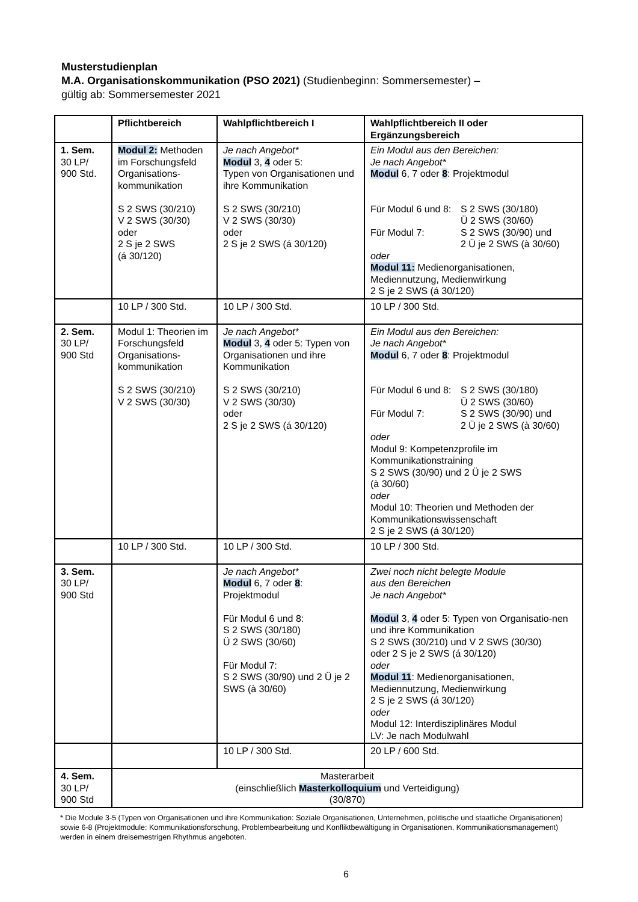Musterstudienplan
M.A. Organisationskommunikation (PSO 2021) (Studienbeginn: Sommersemester) –
gültig ab: Sommersemester 2021
| | Pflichtbereich | Wahlpflichtbereich I | Wahlpflichtbereich II oder Ergänzungsbereich |
| --- | --- | --- | --- |
| 1. Sem. 30 LP/ 900 Std. | Modul 2: Methoden im Forschungsfeld Organisations-kommunikation S 2 SWS (30/210) V 2 SWS (30/30) oder 2 S je 2 SWS (á 30/120) | Je nach Angebot* Modul 3, 4 oder 5: Typen von Organisationen und ihre Kommunikation S 2 SWS (30/210) V 2 SWS (30/30) oder 2 S je 2 SWS (á 30/120) | Ein Modul aus den Bereichen: Je nach Angebot* Modul 6, 7 oder 8 : Projektmodul Für Modul 6 und 8: S 2 SWS (30/180) Ü 2 SWS (30/60) Für Modul 7: S 2 SWS (30/90) und 2 Ü je 2 SWS (à 30/60) oder Modul 11: Medienorganisationen, Mediennutzung, Medienwirkung 2 S je 2 SWS (á 30/120) |
| | 10 LP / 300 Std. | 10 LP / 300 Std. | 10 LP / 300 Std. |
| 2. Sem. 30 LP/ 900 Std | Modul 1: Theorien im Forschungsfeld Organisations-kommunikation S 2 SWS (30/210) V 2 SWS (30/30) | Je nach Angebot* Modul 3, 4 oder 5: Typen von Organisationen und ihre Kommunikation S 2 SWS (30/210) V 2 SWS (30/30) oder 2 S je 2 SWS (á 30/120) | Ein Modul aus den Bereichen: Je nach Angebot* Modul 6, 7 oder 8 : Projektmodul Für Modul 6 und 8: S 2 SWS (30/180) Ü 2 SWS (30/60) Für Modul 7: S 2 SWS (30/90) und 2 Ü je 2 SWS (à 30/60) oder Modul 9: Kompetenzprofile im Kommunikationstraining S 2 SWS (30/90) und 2 Ü je 2 SWS (à 30/60) oder Modul 10: Theorien und Methoden der Kommunikationswissenschaft 2 S je 2 SWS (á 30/120) |
| | 10 LP / 300 Std. | 10 LP / 300 Std. | 10 LP / 300 Std. |
| 3. Sem. 30 LP/ 900 Std | | Je nach Angebot* Modul 6, 7 oder 8 : Projektmodul Für Modul 6 und 8: S 2 SWS (30/180) Ü 2 SWS (30/60) Für Modul 7: S 2 SWS (30/90) und 2 Ü je 2 SWS (à 30/60) | Zwei noch nicht belegte Module aus den Bereichen Je nach Angebot* Modul 3, 4 oder 5: Typen von Organisatio-nen und ihre Kommunikation S 2 SWS (30/210) und V 2 SWS (30/30) oder 2 S je 2 SWS (á 30/120) oder Modul 11 : Medienorganisationen, Mediennutzung, Medienwirkung 2 S je 2 SWS (á 30/120) oder Modul 12: Interdisziplinäres Modul LV: Je nach Modulwahl |
| | | 10 LP / 300 Std. | 20 LP / 600 Std. |
| 4. Sem. 30 LP/ 900 Std | Masterarbeit (einschließlich Masterkolloquium und Verteidigung) (30/870) | | |
* Die Module 3-5 (Typen von Organisationen und ihre Kommunikation: Soziale Organisationen, Unternehmen, politische und staatliche Organisationen) sowie 6-8 (Projektmodule: Kommunikationsforschung, Problembearbeitung und Konfliktbewältigung in Organisationen, Kommunikationsmanagement) werden in einem dreisemestrigen Rhythmus angeboten.
6